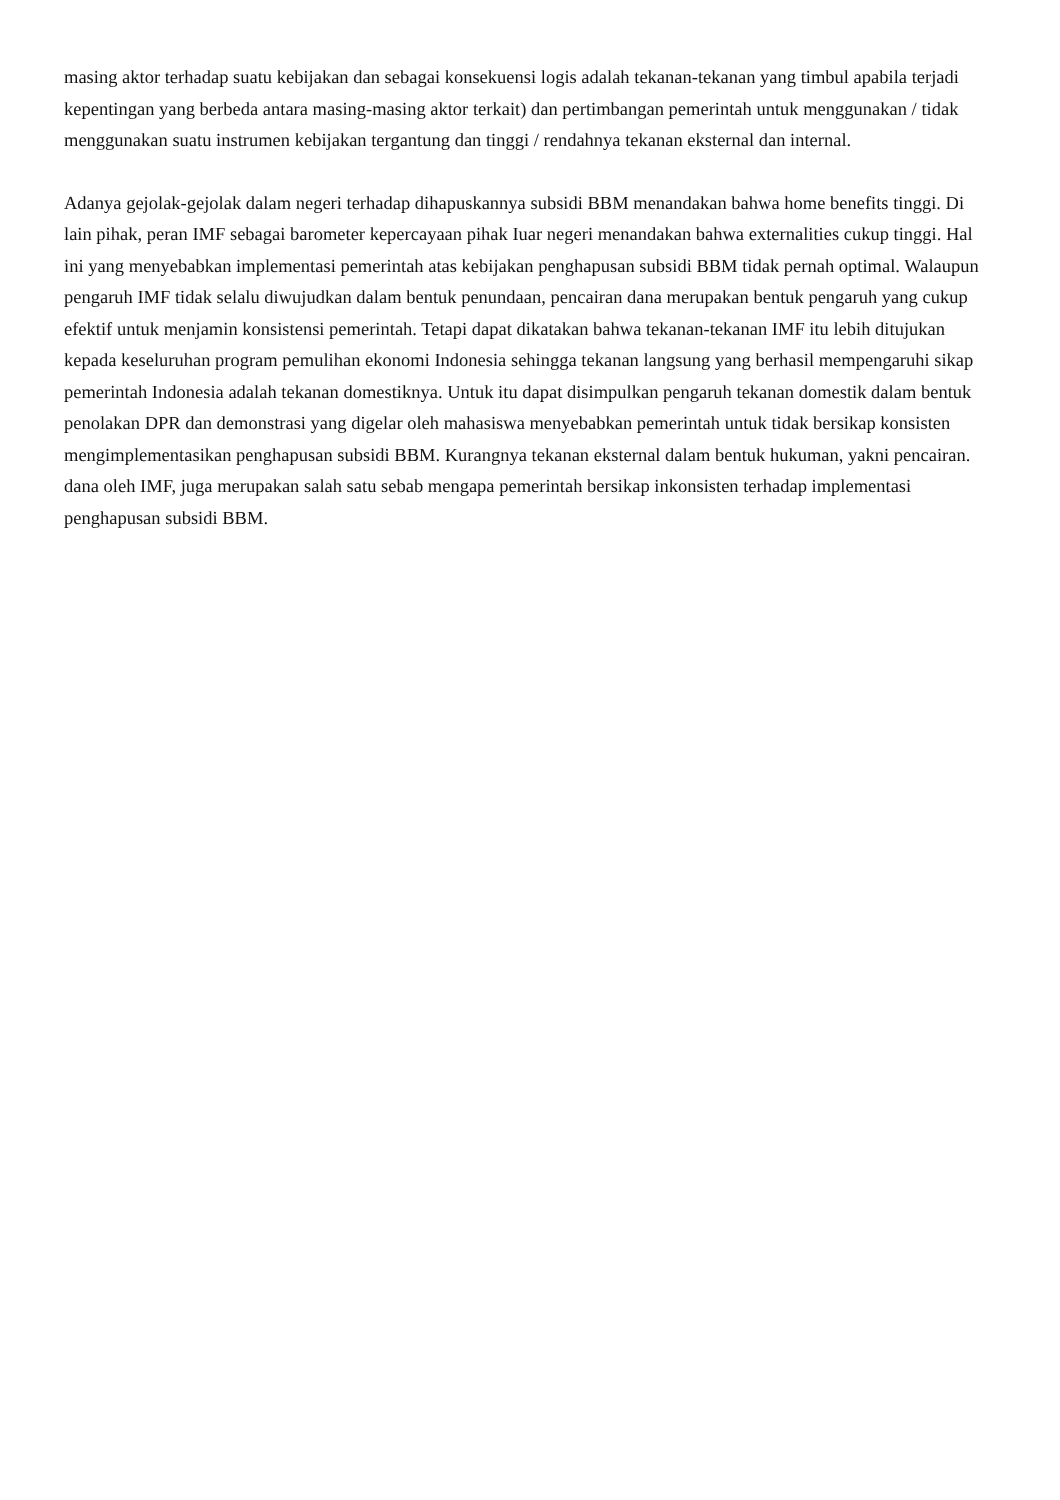masing aktor terhadap suatu kebijakan dan sebagai konsekuensi logis adalah tekanan-tekanan yang timbul apabila terjadi kepentingan yang berbeda antara masing-masing aktor terkait) dan pertimbangan pemerintah untuk menggunakan / tidak menggunakan suatu instrumen kebijakan tergantung dan tinggi / rendahnya tekanan eksternal dan internal.
Adanya gejolak-gejolak dalam negeri terhadap dihapuskannya subsidi BBM menandakan bahwa home benefits tinggi. Di lain pihak, peran IMF sebagai barometer kepercayaan pihak Iuar negeri menandakan bahwa externalities cukup tinggi. Hal ini yang menyebabkan implementasi pemerintah atas kebijakan penghapusan subsidi BBM tidak pernah optimal. Walaupun pengaruh IMF tidak selalu diwujudkan dalam bentuk penundaan, pencairan dana merupakan bentuk pengaruh yang cukup efektif untuk menjamin konsistensi pemerintah. Tetapi dapat dikatakan bahwa tekanan-tekanan IMF itu lebih ditujukan kepada keseluruhan program pemulihan ekonomi Indonesia sehingga tekanan langsung yang berhasil mempengaruhi sikap pemerintah Indonesia adalah tekanan domestiknya. Untuk itu dapat disimpulkan pengaruh tekanan domestik dalam bentuk penolakan DPR dan demonstrasi yang digelar oleh mahasiswa menyebabkan pemerintah untuk tidak bersikap konsisten mengimplementasikan penghapusan subsidi BBM. Kurangnya tekanan eksternal dalam bentuk hukuman, yakni pencairan. dana oleh IMF, juga merupakan salah satu sebab mengapa pemerintah bersikap inkonsisten terhadap implementasi penghapusan subsidi BBM.